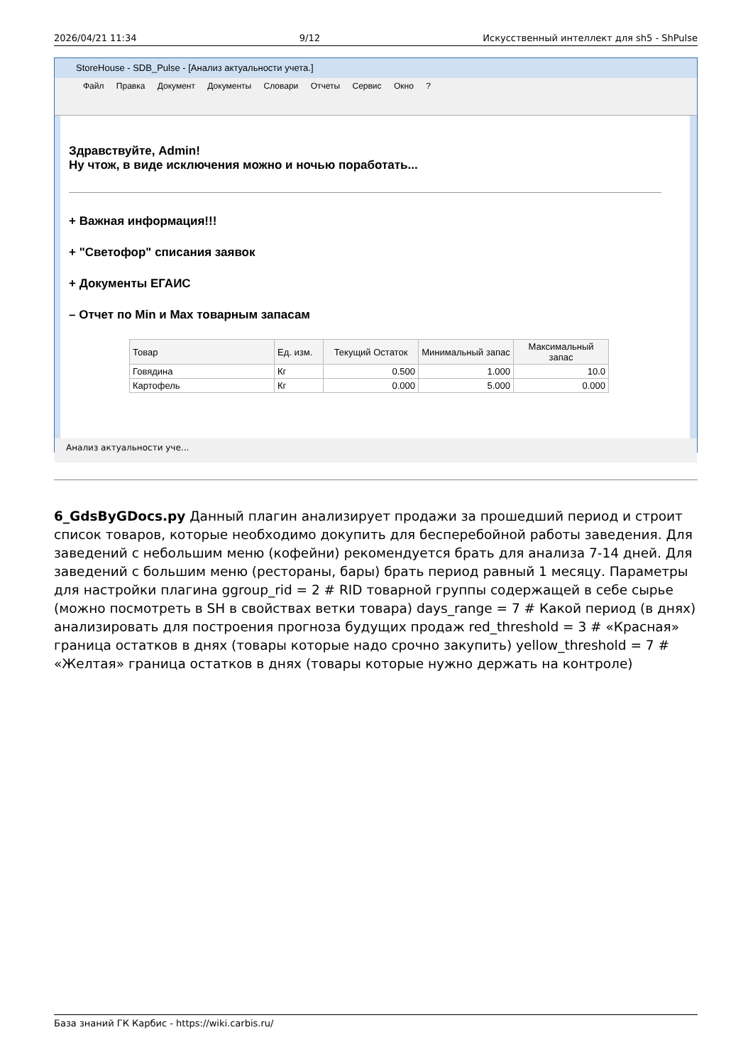2026/04/21 11:34 9/12 Искусственный интеллект для sh5 - ShPulse
StoreHouse - SDB_Pulse - [Анализ актуальности учета.]
Файл Правка Документ Документы Словари Отчеты Сервис Окно ?
Здравствуйте, Admin!
Ну чтож, в виде исключения можно и ночью поработать...
+ Важная информация!!!
+ "Светофор" списания заявок
+ Документы ЕГАИС
– Отчет по Min и Max товарным запасам
| Товар | Ед. изм. | Текущий Остаток | Минимальный запас | Максимальный запас |
| --- | --- | --- | --- | --- |
| Говядина | Кг | 0.500 | 1.000 | 10.0 |
| Картофель | Кг | 0.000 | 5.000 | 0.000 |
Анализ актуальности уче...
6_GdsByGDocs.py Данный плагин анализирует продажи за прошедший период и строит список товаров, которые необходимо докупить для бесперебойной работы заведения. Для заведений с небольшим меню (кофейни) рекомендуется брать для анализа 7-14 дней. Для заведений с большим меню (рестораны, бары) брать период равный 1 месяцу. Параметры для настройки плагина ggroup_rid = 2 # RID товарной группы содержащей в себе сырье (можно посмотреть в SH в свойствах ветки товара) days_range = 7 # Какой период (в днях) анализировать для построения прогноза будущих продаж red_threshold = 3 # «Красная» граница остатков в днях (товары которые надо срочно закупить) yellow_threshold = 7 # «Желтая» граница остатков в днях (товары которые нужно держать на контроле)
База знаний ГК Карбис - https://wiki.carbis.ru/